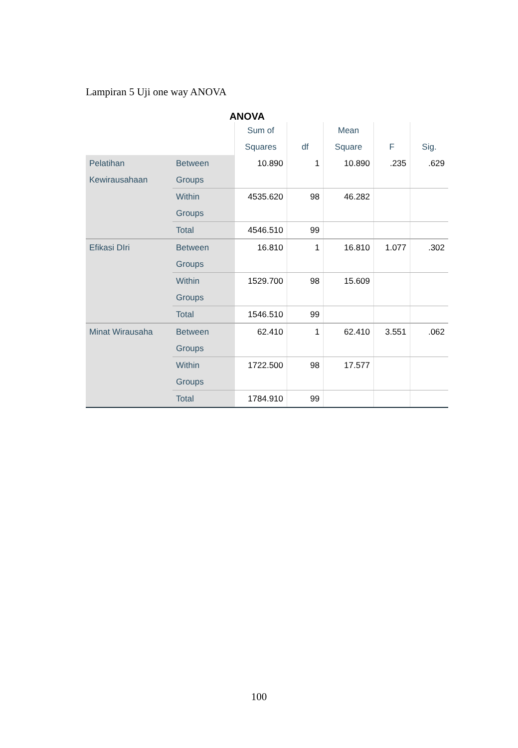Lampiran 5 Uji one way ANOVA
ANOVA
| | | Sum of Squares | df | Mean Square | F | Sig. |
| --- | --- | --- | --- | --- | --- | --- |
| Pelatihan Kewirausahaan | Between Groups | 10.890 | 1 | 10.890 | .235 | .629 |
| | Within Groups | 4535.620 | 98 | 46.282 | | |
| | Total | 4546.510 | 99 | | | |
| Efikasi DIri | Between Groups | 16.810 | 1 | 16.810 | 1.077 | .302 |
| | Within Groups | 1529.700 | 98 | 15.609 | | |
| | Total | 1546.510 | 99 | | | |
| Minat Wirausaha | Between Groups | 62.410 | 1 | 62.410 | 3.551 | .062 |
| | Within Groups | 1722.500 | 98 | 17.577 | | |
| | Total | 1784.910 | 99 | | | |
100